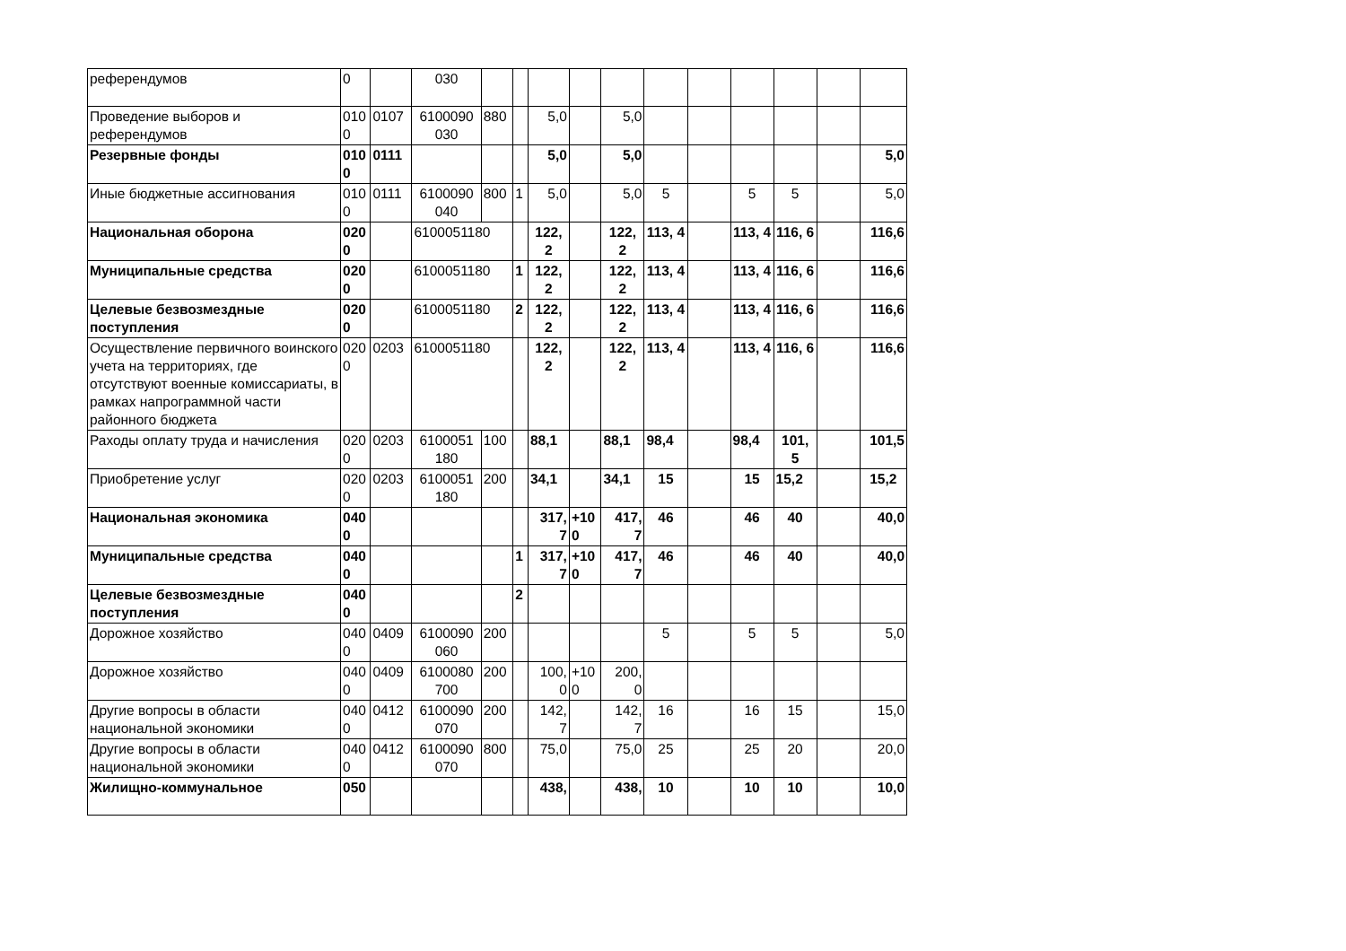| референдумов | 0 | | 030 | | | | | | | | | | | |
| Проведение выборов и референдумов | 010 0 | 0107 | 6100090 030 | 880 | | 5,0 | | 5,0 | | | | | | |
| Резервные фонды | 010 0 | 0111 | | | | 5,0 | | 5,0 | | | | | | 5,0 |
| Иные бюджетные ассигнования | 010 0 | 0111 | 6100090 040 | 800 | 1 | 5,0 | | 5,0 | 5 | | 5 | 5 | | 5,0 |
| Национальная оборона | 020 0 | | 6100051180 | | | 122, 2 | | 122, 2 | 113, 4 | | 113, 4 | 116, 6 | | 116,6 |
| Муниципальные средства | 020 0 | | 6100051180 | | 1 | 122, 2 | | 122, 2 | 113, 4 | | 113, 4 | 116, 6 | | 116,6 |
| Целевые безвозмездные поступления | 020 0 | | 6100051180 | | 2 | 122, 2 | | 122, 2 | 113, 4 | | 113, 4 | 116, 6 | | 116,6 |
| Осуществление первичного воинского учета на территориях, где отсутствуют военные комиссариаты, в рамках напрограммной части районного бюджета | 020 0 | 0203 | 6100051180 | | | 122, 2 | | 122, 2 | 113, 4 | | 113, 4 | 116, 6 | | 116,6 |
| Раходы оплату труда и начисления | 020 0 | 0203 | 6100051 180 | 100 | | 88,1 | | 88,1 | 98,4 | | 98,4 | 101, 5 | | 101,5 |
| Приобретение услуг | 020 0 | 0203 | 6100051 180 | 200 | | 34,1 | | 34,1 | 15 | | 15 | 15,2 | | 15,2 |
| Национальная экономика | 040 0 | | | | | 317, 7 | +10 0 | 417, 7 | 46 | | 46 | 40 | | 40,0 |
| Муниципальные средства | 040 0 | | | | 1 | 317, 7 | +10 0 | 417, 7 | 46 | | 46 | 40 | | 40,0 |
| Целевые безвозмездные поступления | 040 0 | | | | 2 | | | | | | | | | |
| Дорожное хозяйство | 040 0 | 0409 | 6100090 060 | 200 | | | | | 5 | | 5 | 5 | | 5,0 |
| Дорожное хозяйство | 040 0 | 0409 | 6100080 700 | 200 | | 100, 0 | +10 0 | 200, 0 | | | | | | |
| Другие вопросы в области национальной экономики | 040 0 | 0412 | 6100090 070 | 200 | | 142, 7 | | 142, 7 | 16 | | 16 | 15 | | 15,0 |
| Другие вопросы в области национальной экономики | 040 0 | 0412 | 6100090 070 | 800 | | 75,0 | | 75,0 | 25 | | 25 | 20 | | 20,0 |
| Жилищно-коммунальное | 050 | | | | | 438, | | 438, | 10 | | 10 | 10 | | 10,0 |